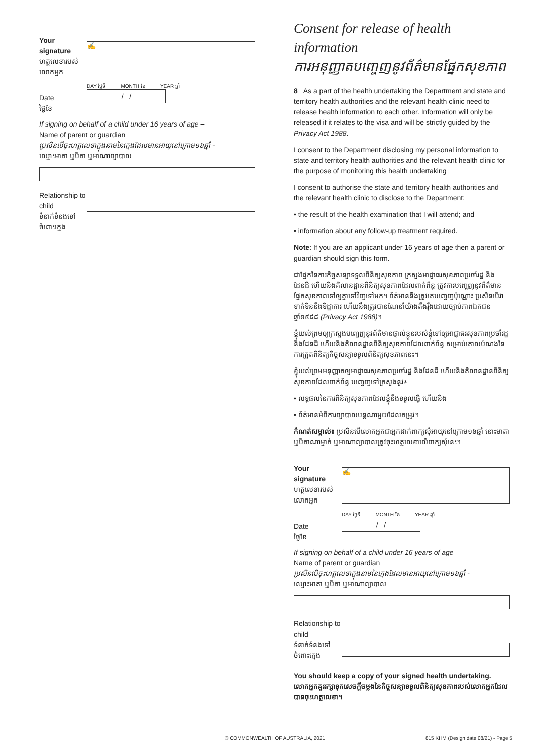Your signature
ហត្ថលេខារបស់លោកអ្នក
✍
Date
ថ្ងៃខែ
DAY ថ្ងៃទី MONTH ខែ YEAR ឆ្នាំ
/ /
If signing on behalf of a child under 16 years of age –
Name of parent or guardian
ប្រសិនបើចុះហត្ថលេខាក្នុងនាមនៃក្មេងដែលមានអាយុនៅក្រោម១៦ឆ្នាំ -
ឈ្មោះមាតា ឬបិតា ឬអាណាព្យាបាល
Relationship to child
ទំនាក់ទំនងទៅចំពោះក្មេង
Consent for release of health information
ការអនុញ្ញាតបញ្ចេញនូវព័ត៌មានផ្នែកសុខភាព
8 As a part of the health undertaking the Department and state and territory health authorities and the relevant health clinic need to release health information to each other. Information will only be released if it relates to the visa and will be strictly guided by the Privacy Act 1988.
I consent to the Department disclosing my personal information to state and territory health authorities and the relevant health clinic for the purpose of monitoring this health undertaking
I consent to authorise the state and territory health authorities and the relevant health clinic to disclose to the Department:
• the result of the health examination that I will attend; and
• information about any follow-up treatment required.
Note: If you are an applicant under 16 years of age then a parent or guardian should sign this form.
ជាផ្នែកនៃការកិច្ចសន្យាទទួលពិនិត្យសុខភាព ក្រសួងអាជ្ញាធរសុខភាពប្រចាំរដ្ឋ និងដែនដី ហើយនិងគិលានដ្ឋានពិនិត្យសុខភាពដែលពាក់ព័ន្ធ ត្រូវការបញ្ចេញនូវព័ត៌មានផ្នែកសុខភាពទៅឲ្យគ្នាទៅវិញទៅមក។ ព័ត៌មាននឹងត្រូវគេបញ្ចេញប៉ុណ្ណោះ ប្រសិនបើវាទាក់ទិននឹងទិដ្ឋាការ ហើយនឹងត្រូវបានណែនាំយ៉ាងតឹងរ៉ឹងដោយច្បាប់ភាពឯកជន ឆ្នាំ១៩៨៨ (Privacy Act 1988)។
ខ្ញុំយល់ព្រមឲ្យក្រសួងបញ្ចេញនូវព័ត៌មានផ្ទាល់ខ្លួនរបស់ខ្ញុំទៅឲ្យអាជ្ញាធរសុខភាពប្រចាំរដ្ឋ និងដែនដី ហើយនិងគិលានដ្ឋានពិនិត្យសុខភាពដែលពាក់ព័ន្ធ សម្រាប់គោលបំណងនៃការត្រួតពិនិត្យកិច្ចសន្យាទទួលពិនិត្យសុខភាពនេះ។
ខ្ញុំយល់ព្រមអនុញ្ញាតឲ្យអាជ្ញាធរសុខភាពប្រចាំរដ្ឋ និងដែនដី ហើយនិងគិលានដ្ឋានពិនិត្យសុខភាពដែលពាក់ព័ន្ធ បញ្ចេញទៅក្រសួងនូវ៖
• លទ្ធផលនៃការពិនិត្យសុខភាពដែលខ្ញុំនឹងទទួលធ្វើ ហើយនិង
• ព័ត៌មានអំពីការព្យាបាលបន្តណាមួយដែលតម្រូវ។
កំណត់សម្គាល់៖ ប្រសិនបើលោកអ្នកជាអ្នកដាក់ពាក្យសុំអាយុនៅក្រោម១៦ឆ្នាំ នោះមាតា ឬបិតាណាម្នាក់ ឬអាណាព្យាបាលត្រូវចុះហត្ថលេខាលើពាក្យសុំនេះ។
Your signature
ហត្ថលេខារបស់លោកអ្នក
✍
Date
ថ្ងៃខែ
DAY ថ្ងៃទី MONTH ខែ YEAR ឆ្នាំ
/ /
If signing on behalf of a child under 16 years of age –
Name of parent or guardian
ប្រសិនបើចុះហត្ថលេខាក្នុងនាមនៃក្មេងដែលមានអាយុនៅក្រោម១៦ឆ្នាំ -
ឈ្មោះមាតា ឬបិតា ឬអាណាព្យាបាល
Relationship to child
ទំនាក់ទំនងទៅចំពោះក្មេង
You should keep a copy of your signed health undertaking.
លោកអ្នកគួររក្សាទុកសេចក្ដីចម្លងនៃកិច្ចសន្យាទទួលពិនិត្យសុខភាពរបស់លោកអ្នកដែលបានចុះហត្ថលេខា។
© COMMONWEALTH OF AUSTRALIA, 2021
815 KHM (Design date 08/21) - Page 5